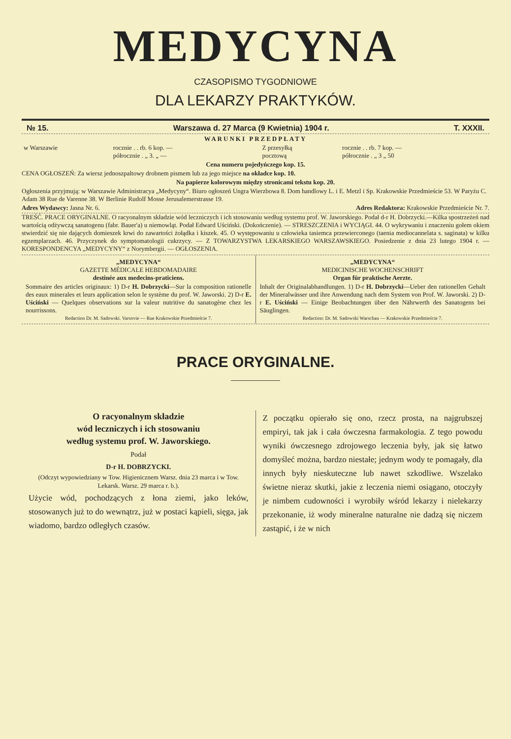MEDYCYNA
CZASOPISMO TYGODNIOWE
DLA LEKARZY PRAKTYKÓW.
№ 15. Warszawa d. 27 Marca (9 Kwietnia) 1904 r. T. XXXII.
WARUNKI PRZEDPŁATY
| w Warszawie | rocznie . . rb. 6 kop. — półrocznie . „ 3. „ — | Z przesyłką pocztową | rocznie . . rb. 7 kop. — półrocznie . „ 3 „ 50 |
Cena numeru pojedyńczego kop. 15.
CENA OGŁOSZEŃ: Za wiersz jednoszpaltowy drobnem pismem lub za jego miejsce na okładce kop. 10.
Na papierze kolorowym między stronicami tekstu kop. 20.
Ogłoszenia przyjmują: w Warszawie Administracya „Medycyny“. Biuro ogłoszeń Ungra Wierzbowa 8. Dom handlowy L. i E. Metzl i Sp. Krakowskie Przedmieście 53. W Paryżu C. Adam 38 Rue de Varenne 38. W Berlinie Rudolf Mosse Jerusalemerstrasse 19.
Adres Wydawcy: Jasna Nr. 6. Adres Redaktora: Krakowskie Przedmieście Nr. 7.
TREŚĆ. PRACE ORYGINALNE. O racyonalnym składzie wód leczniczych i ich stosowaniu według systemu prof. W. Jaworskiego. Podał d-r H. Dobrzycki.—Kilka spostrzeżeń nad wartością odżywczą sanatogenu (fabr. Bauer'a) u niemowląt. Podał Edward Uściński. (Dokończenie). — STRESZCZENIA i WYCIĄGI. 44. O wykrywaniu i znaczeniu gołem okiem stwierdzić się nie dających domieszek krwi do zawartości żołądka i kiszek. 45. O występowaniu u człowieka tasiemca przewierconego (taenia mediocannelata s. saginata) w kilku egzemplarzach. 46. Przyczynek do symptomatologii cukrzycy. — Z TOWARZYSTWA LEKARSKIEGO WARSZAWSKIEGO. Posiedzenie z dnia 23 lutego 1904 r. — KORESPONDENCYA „MEDYCYNY“ z Norymbergii. — OGŁOSZENIA.
„MEDYCYNA“
GAZETTE MÉDICALE HEBDOMADAIRE
destinée aux medecins-praticiens.
Sommaire des articles originaux: 1) D-r H. Dobrzycki—Sur la composition rationelle des eaux minerales et leurs application selon le système du prof. W. Jaworski. 2) D-r E. Uściński — Quelques observations sur la valeur nutritive du sanatogène chez les nourrissons.
Redaction Dr. M. Sadowski. Varsovie — Rue Krakowskie Przedmieście 7.
„MEDYCYNA“
MEDICINISCHE WOCHENSCHRIFT
Organ für praktische Aerzte.
Inhalt der Originalabhandlungen. 1) D-r H. Dobrzycki—Ueber den rationellen Gehalt der Mineralwässer und ihre Anwendung nach dem System von Prof. W. Jaworski. 2) D-r E. Uściński — Einige Beobachtungen über den Nährwerth des Sanatogens bei Säuglingen.
Redaction: Dr. M. Sadowski Warschau — Krakowskie Przedmieście 7.
PRACE ORYGINALNE.
O racyonalnym składzie
wód leczniczych i ich stosowaniu
według systemu prof. W. Jaworskiego.
Podał
D-r H. DOBRZYCKI.
(Odczyt wypowiedziany w Tow. Higienicznem Warsz. dnia 23 marca i w Tow. Lekarsk. Warsz. 29 marca r. b.).
Użycie wód, pochodzących z łona ziemi, jako leków, stosowanych już to do wewnątrz, już w postaci kąpieli, sięga, jak wiadomo, bardzo odległych czasów.
Z początku opierało się ono, rzecz prosta, na najgrubszej empiryi, tak jak i cała ówczesna farmakologia. Z tego powodu wyniki ówczesnego zdrojowego leczenia były, jak się łatwo domyśleć można, bardzo niestałe; jednym wody te pomagały, dla innych były nieskuteczne lub nawet szkodliwe. Wszelako świetne nieraz skutki, jakie z leczenia niemi osiągano, otoczyły je nimbem cudowności i wyrobiły wśród lekarzy i nielekarzy przekonanie, iż wody mineralne naturalne nie dadzą się niczem zastąpić, i że w nich